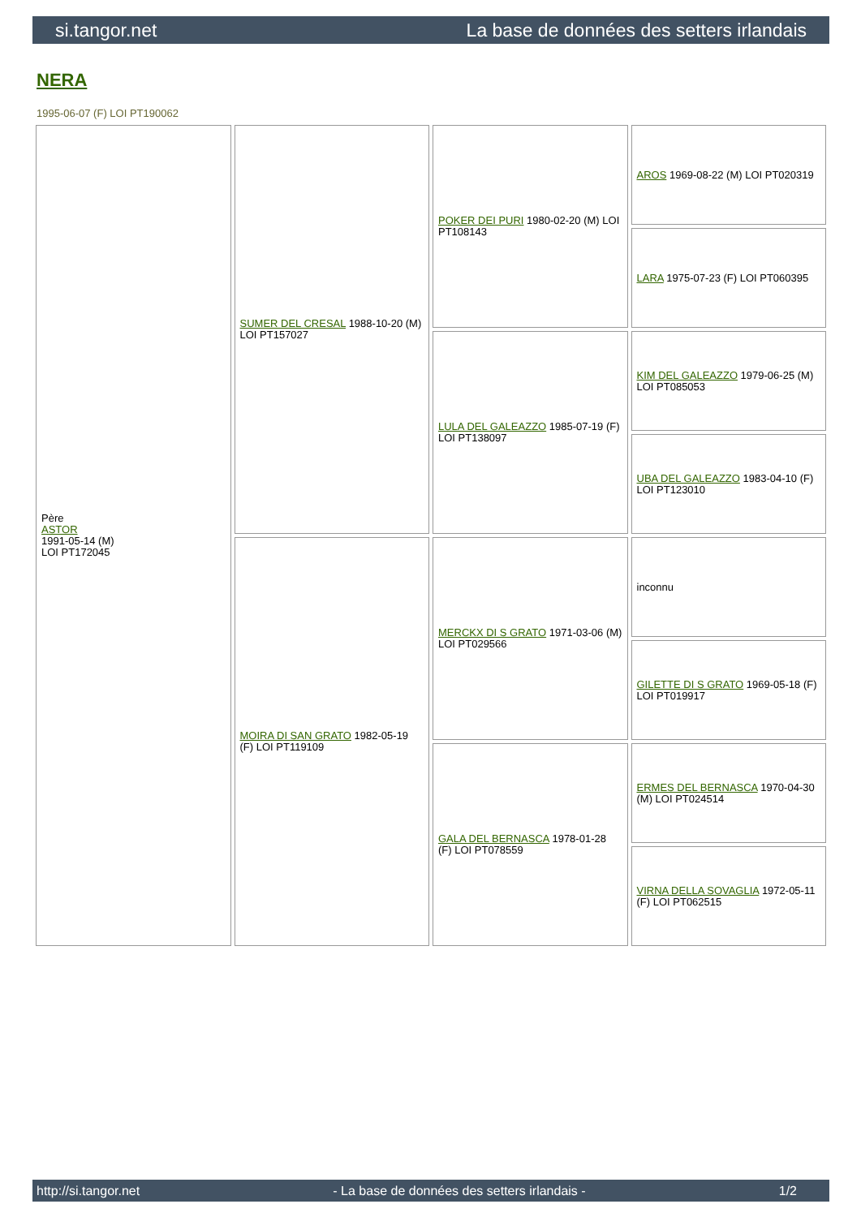si.tangor.net La base de données des setters irlandais
NERA
1995-06-07 (F) LOI PT190062
| Père ASTOR 1991-05-14 (M) LOI PT172045 | SUMER DEL CRESAL 1988-10-20 (M) LOI PT157027 | POKER DEI PURI 1980-02-20 (M) LOI PT108143 | AROS 1969-08-22 (M) LOI PT020319 |
| | | | LARA 1975-07-23 (F) LOI PT060395 |
| | | LULA DEL GALEAZZO 1985-07-19 (F) LOI PT138097 | KIM DEL GALEAZZO 1979-06-25 (M) LOI PT085053 |
| | | | UBA DEL GALEAZZO 1983-04-10 (F) LOI PT123010 |
| | MOIRA DI SAN GRATO 1982-05-19 (F) LOI PT119109 | MERCKX DI S GRATO 1971-03-06 (M) LOI PT029566 | inconnu |
| | | | GILETTE DI S GRATO 1969-05-18 (F) LOI PT019917 |
| | | GALA DEL BERNASCA 1978-01-28 (F) LOI PT078559 | ERMES DEL BERNASCA 1970-04-30 (M) LOI PT024514 |
| | | | VIRNA DELLA SOVAGLIA 1972-05-11 (F) LOI PT062515 |
http://si.tangor.net - La base de données des setters irlandais - 1/2